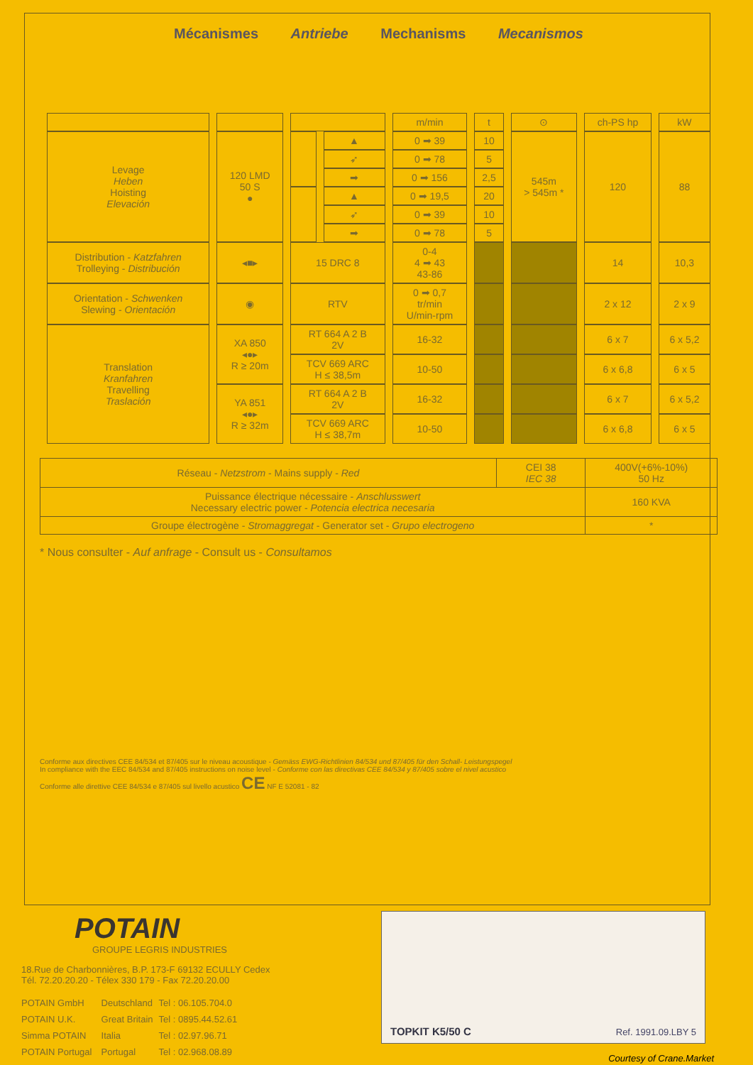Mécanismes Antriebe Mechanisms Mecanismos
| | | | | m/min | t | ⊙ | ch-PS hp | kW |
| Levage Heben Hoisting Elevación | 120 LMD 50 S ● | | ▲ | 0 ➡ 39 | 10 | 545m > 545m * | 120 | 88 |
| | | | ➶ | 0 ➡ 78 | 5 | | | |
| | | | ➡ | 0 ➡ 156 | 2,5 | | | |
| | | | ▲ | 0 ➡ 19,5 | 20 | | | |
| | | | ➶ | 0 ➡ 39 | 10 | | | |
| | | | ➡ | 0 ➡ 78 | 5 | | | |
| Distribution - Katzfahren Trolleying - Distribución | ◂■▸ | 15 DRC 8 | | 0-4 4 ➡ 43 43-86 | | | 14 | 10,3 |
| Orientation - Schwenken Slewing - Orientación | ◉ | RTV | | 0 ➡ 0,7 tr/min U/min-rpm | | | 2 x 12 | 2 x 9 |
| Translation Kranfahren Travelling Traslación | XA 850 ◂●▸ R ≥ 20m | RT 664 A 2 B 2V | | 16-32 | | | 6 x 7 | 6 x 5,2 |
| | | TCV 669 ARC H ≤ 38,5m | | 10-50 | | | 6 x 6,8 | 6 x 5 |
| | YA 851 ◂●▸ R ≥ 32m | RT 664 A 2 B 2V | | 16-32 | | | 6 x 7 | 6 x 5,2 |
| | | TCV 669 ARC H ≤ 38,7m | | 10-50 | | | 6 x 6,8 | 6 x 5 |
| Réseau - Netzstrom - Mains supply - Red | CEI 38 IEC 38 | 400V(+6%-10%) 50 Hz |
| Puissance électrique nécessaire - Anschlusswert Necessary electric power - Potencia electrica necesaria | | 160 KVA |
| Groupe électrogène - Stromaggregat - Generator set - Grupo electrogeno | | * |
* Nous consulter - Auf anfrage - Consult us - Consultamos
Conforme aux directives CEE 84/534 et 87/405 sur le niveau acoustique - Gemäss EWG-Richtlinien 84/534 und 87/405 für den Schall- Leistungspegel
In compliance with the EEC 84/534 and 87/405 instructions on noise level - Conforme con las directivas CEE 84/534 y 87/405 sobre el nivel acustico
Conforme alle direttive CEE 84/534 e 87/405 sul livello acustico CE NF E 52081 - 82
POTAIN
GROUPE LEGRIS INDUSTRIES
18.Rue de Charbonnières, B.P. 173-F 69132 ECULLY Cedex
Tél. 72.20.20.20 - Télex 330 179 - Fax 72.20.20.00
| POTAIN GmbH | Deutschland | Tel : 06.105.704.0 |
| POTAIN U.K. | Great Britain | Tel : 0895.44.52.61 |
| Simma POTAIN | Italia | Tel : 02.97.96.71 |
| POTAIN Portugal | Portugal | Tel : 02.968.08.89 |
TOPKIT K5/50 C Ref. 1991.09.LBY 5
Courtesy of Crane.Market